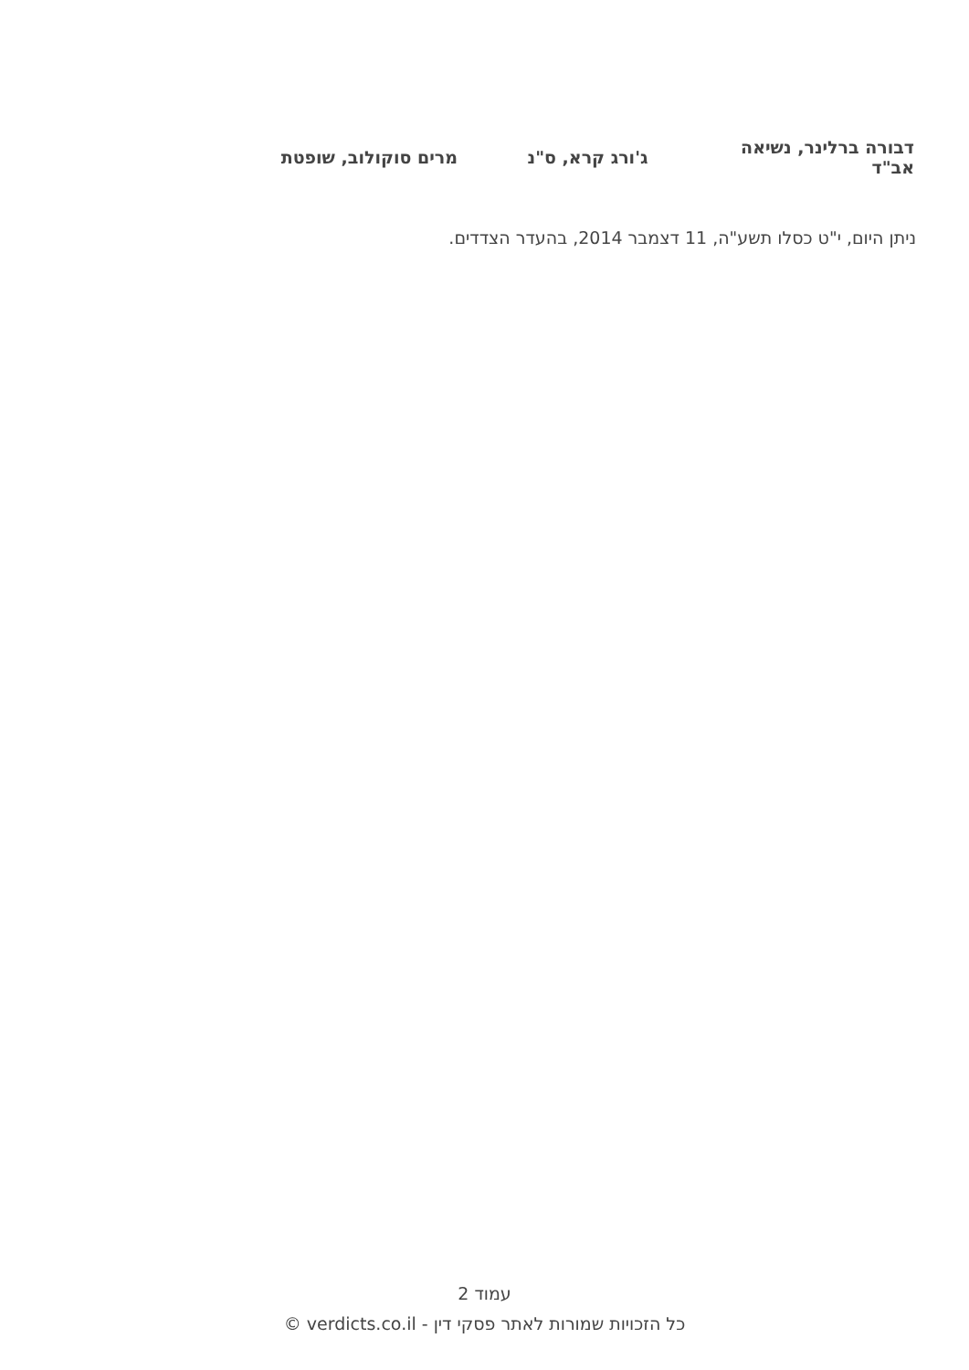| דבורה ברלינר, נשיאה אב"ד | ג'ורג קרא, ס"נ | מרים סוקולוב, שופטת |
ניתן היום, י"ט כסלו תשע"ה, 11 דצמבר 2014, בהעדר הצדדים.
עמוד 2
כל הזכויות שמורות לאתר פסקי דין - verdicts.co.il ©